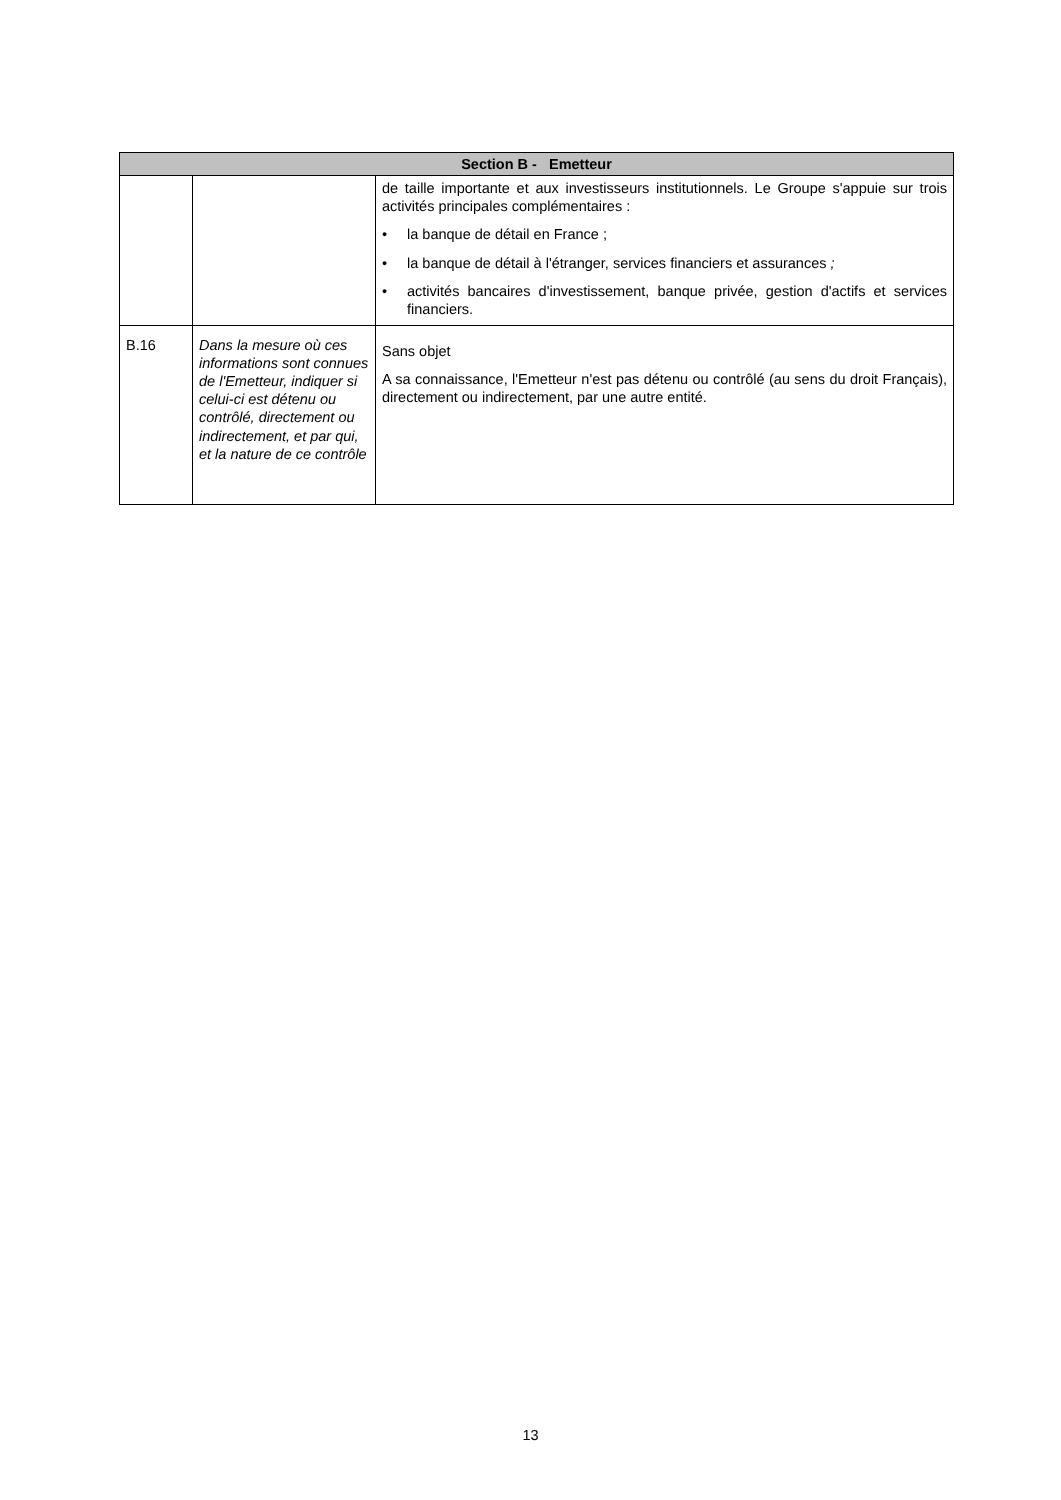| Section B - Emetteur | | |
| --- | --- | --- |
| | | de taille importante et aux investisseurs institutionnels. Le Groupe s'appuie sur trois activités principales complémentaires : • la banque de détail en France ; • la banque de détail à l'étranger, services financiers et assurances ; • activités bancaires d'investissement, banque privée, gestion d'actifs et services financiers. |
| B.16 | Dans la mesure où ces informations sont connues de l'Emetteur, indiquer si celui-ci est détenu ou contrôlé, directement ou indirectement, et par qui, et la nature de ce contrôle | Sans objet A sa connaissance, l'Emetteur n'est pas détenu ou contrôlé (au sens du droit Français), directement ou indirectement, par une autre entité. |
13